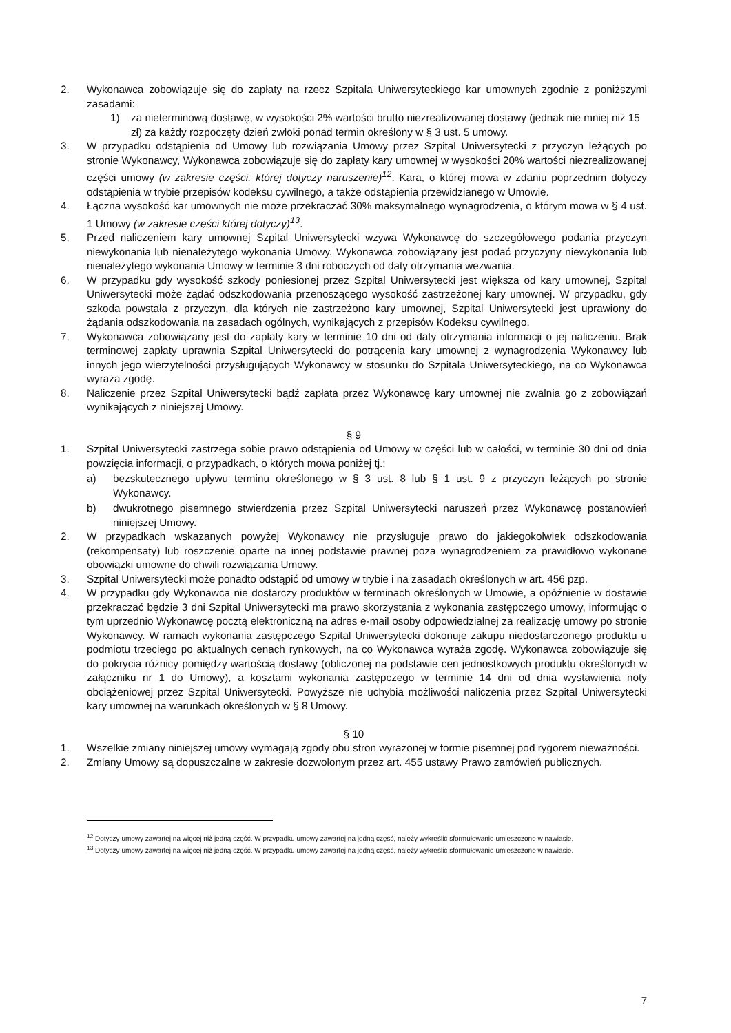2. Wykonawca zobowiązuje się do zapłaty na rzecz Szpitala Uniwersyteckiego kar umownych zgodnie z poniższymi zasadami:
1) za nieterminową dostawę, w wysokości 2% wartości brutto niezrealizowanej dostawy (jednak nie mniej niż 15 zł) za każdy rozpoczęty dzień zwłoki ponad termin określony w § 3 ust. 5 umowy.
3. W przypadku odstąpienia od Umowy lub rozwiązania Umowy przez Szpital Uniwersytecki z przyczyn leżących po stronie Wykonawcy, Wykonawca zobowiązuje się do zapłaty kary umownej w wysokości 20% wartości niezrealizowanej części umowy (w zakresie części, której dotyczy naruszenie)<sup>12</sup>. Kara, o której mowa w zdaniu poprzednim dotyczy odstąpienia w trybie przepisów kodeksu cywilnego, a także odstąpienia przewidzianego w Umowie.
4. Łączna wysokość kar umownych nie może przekraczać 30% maksymalnego wynagrodzenia, o którym mowa w § 4 ust. 1 Umowy (w zakresie części której dotyczy)<sup>13</sup>.
5. Przed naliczeniem kary umownej Szpital Uniwersytecki wzywa Wykonawcę do szczegółowego podania przyczyn niewykonania lub nienależytego wykonania Umowy. Wykonawca zobowiązany jest podać przyczyny niewykonania lub nienależytego wykonania Umowy w terminie 3 dni roboczych od daty otrzymania wezwania.
6. W przypadku gdy wysokość szkody poniesionej przez Szpital Uniwersytecki jest większa od kary umownej, Szpital Uniwersytecki może żądać odszkodowania przenoszącego wysokość zastrzeżonej kary umownej. W przypadku, gdy szkoda powstała z przyczyn, dla których nie zastrzeżono kary umownej, Szpital Uniwersytecki jest uprawiony do żądania odszkodowania na zasadach ogólnych, wynikających z przepisów Kodeksu cywilnego.
7. Wykonawca zobowiązany jest do zapłaty kary w terminie 10 dni od daty otrzymania informacji o jej naliczeniu. Brak terminowej zapłaty uprawnia Szpital Uniwersytecki do potrącenia kary umownej z wynagrodzenia Wykonawcy lub innych jego wierzytelności przysługujących Wykonawcy w stosunku do Szpitala Uniwersyteckiego, na co Wykonawca wyraża zgodę.
8. Naliczenie przez Szpital Uniwersytecki bądź zapłata przez Wykonawcę kary umownej nie zwalnia go z zobowiązań wynikających z niniejszej Umowy.
§ 9
1. Szpital Uniwersytecki zastrzega sobie prawo odstąpienia od Umowy w części lub w całości, w terminie 30 dni od dnia powzięcia informacji, o przypadkach, o których mowa poniżej tj.:
a) bezskutecznego upływu terminu określonego w § 3 ust. 8 lub § 1 ust. 9 z przyczyn leżących po stronie Wykonawcy.
b) dwukrotnego pisemnego stwierdzenia przez Szpital Uniwersytecki naruszeń przez Wykonawcę postanowień niniejszej Umowy.
2. W przypadkach wskazanych powyżej Wykonawcy nie przysługuje prawo do jakiegokolwiek odszkodowania (rekompensaty) lub roszczenie oparte na innej podstawie prawnej poza wynagrodzeniem za prawidłowo wykonane obowiązki umowne do chwili rozwiązania Umowy.
3. Szpital Uniwersytecki może ponadto odstąpić od umowy w trybie i na zasadach określonych w art. 456 pzp.
4. W przypadku gdy Wykonawca nie dostarczy produktów w terminach określonych w Umowie, a opóźnienie w dostawie przekraczać będzie 3 dni Szpital Uniwersytecki ma prawo skorzystania z wykonania zastępczego umowy, informując o tym uprzednio Wykonawcę pocztą elektroniczną na adres e-mail osoby odpowiedzialnej za realizację umowy po stronie Wykonawcy. W ramach wykonania zastępczego Szpital Uniwersytecki dokonuje zakupu niedostarczonego produktu u podmiotu trzeciego po aktualnych cenach rynkowych, na co Wykonawca wyraża zgodę. Wykonawca zobowiązuje się do pokrycia różnicy pomiędzy wartością dostawy (obliczonej na podstawie cen jednostkowych produktu określonych w załączniku nr 1 do Umowy), a kosztami wykonania zastępczego w terminie 14 dni od dnia wystawienia noty obciążeniowej przez Szpital Uniwersytecki. Powyższe nie uchybia możliwości naliczenia przez Szpital Uniwersytecki kary umownej na warunkach określonych w § 8 Umowy.
§ 10
1. Wszelkie zmiany niniejszej umowy wymagają zgody obu stron wyrażonej w formie pisemnej pod rygorem nieważności.
2. Zmiany Umowy są dopuszczalne w zakresie dozwolonym przez art. 455 ustawy Prawo zamówień publicznych.
<sup>12</sup> Dotyczy umowy zawartej na więcej niż jedną część. W przypadku umowy zawartej na jedną część, należy wykreślić sformułowanie umieszczone w nawiasie.
<sup>13</sup> Dotyczy umowy zawartej na więcej niż jedną część. W przypadku umowy zawartej na jedną część, należy wykreślić sformułowanie umieszczone w nawiasie.
7